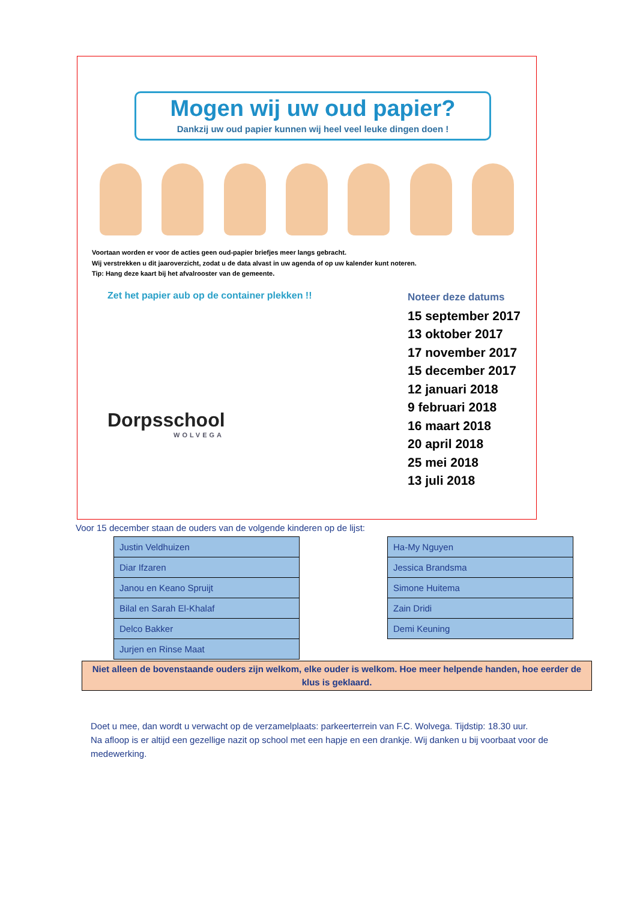Mogen wij uw oud papier?
Dankzij uw oud papier kunnen wij heel veel leuke dingen doen !
Voortaan worden er voor de acties geen oud-papier briefjes meer langs gebracht.
Wij verstrekken u dit jaaroverzicht, zodat u de data alvast in uw agenda of op uw kalender kunt noteren.
Tip: Hang deze kaart bij het afvalrooster van de gemeente.
Zet het papier aub op de container plekken !!
Dorpsschool
WOLVEGA
Noteer deze datums
15 september 2017
13 oktober 2017
17 november 2017
15 december 2017
12 januari 2018
9 februari 2018
16 maart 2018
20 april 2018
25 mei 2018
13 juli 2018
Voor 15 december staan de ouders van de volgende kinderen op de lijst:
| Justin Veldhuizen |
| Diar Ifzaren |
| Janou en Keano Spruijt |
| Bilal en Sarah El-Khalaf |
| Delco Bakker |
| Jurjen en Rinse Maat |
| Ha-My Nguyen |
| Jessica Brandsma |
| Simone Huitema |
| Zain Dridi |
| Demi Keuning |
Niet alleen de bovenstaande ouders zijn welkom, elke ouder is welkom. Hoe meer helpende handen, hoe eerder de klus is geklaard.
Doet u mee, dan wordt u verwacht op de verzamelplaats: parkeerterrein van F.C. Wolvega. Tijdstip: 18.30 uur.
Na afloop is er altijd een gezellige nazit op school met een hapje en een drankje. Wij danken u bij voorbaat voor de medewerking.